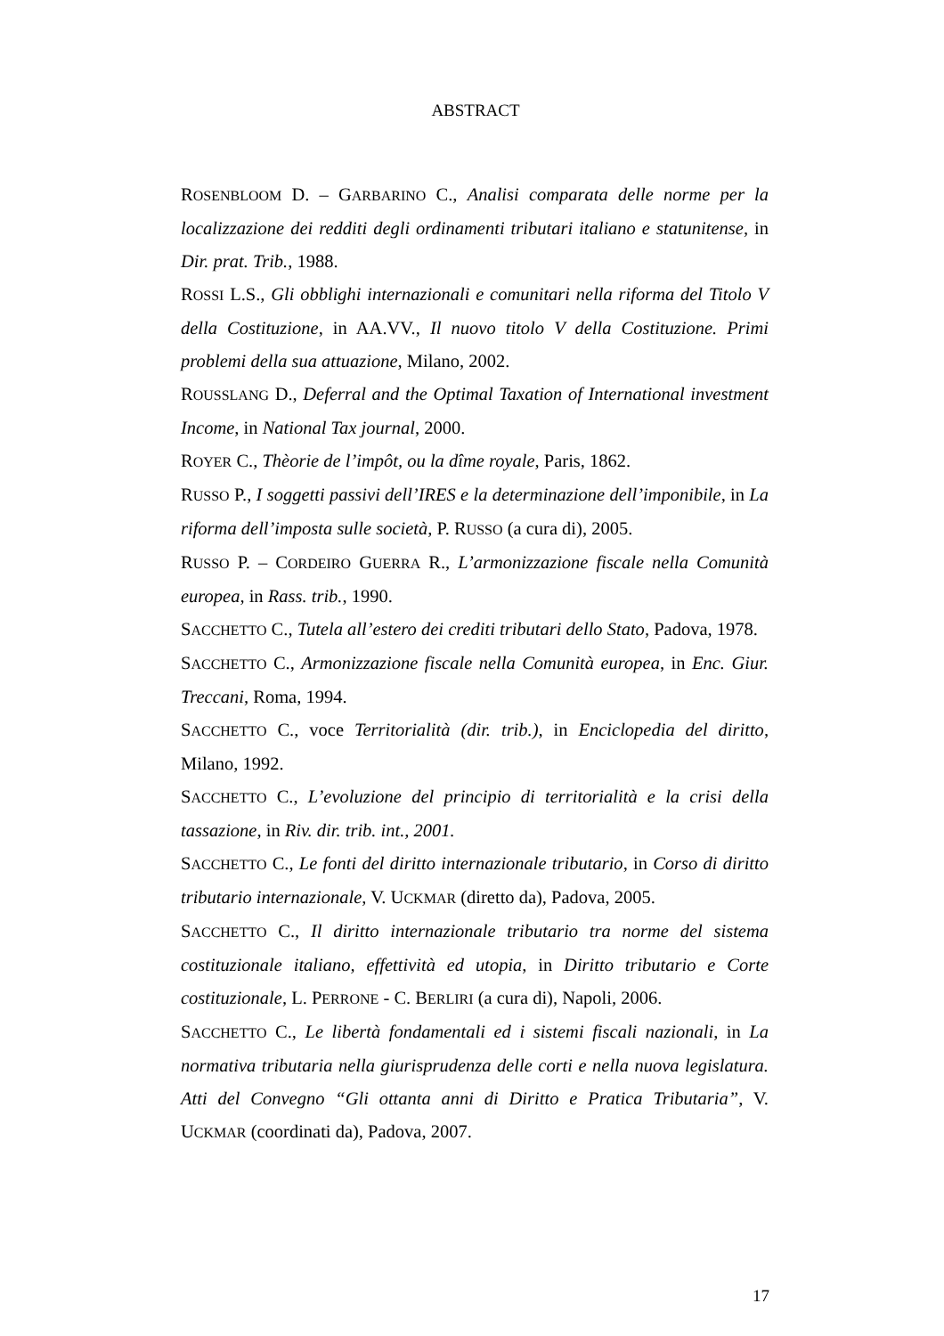ABSTRACT
ROSENBLOOM D. – GARBARINO C., Analisi comparata delle norme per la localizzazione dei redditi degli ordinamenti tributari italiano e statunitense, in Dir. prat. Trib., 1988.
ROSSI L.S., Gli obblighi internazionali e comunitari nella riforma del Titolo V della Costituzione, in AA.VV., Il nuovo titolo V della Costituzione. Primi problemi della sua attuazione, Milano, 2002.
ROUSSLANG D., Deferral and the Optimal Taxation of International investment Income, in National Tax journal, 2000.
ROYER C., Thèorie de l’impôt, ou la dîme royale, Paris, 1862.
RUSSO P., I soggetti passivi dell’IRES e la determinazione dell’imponibile, in La riforma dell’imposta sulle società, P. RUSSO (a cura di), 2005.
RUSSO P. – CORDEIRO GUERRA R., L’armonizzazione fiscale nella Comunità europea, in Rass. trib., 1990.
SACCHETTO C., Tutela all’estero dei crediti tributari dello Stato, Padova, 1978.
SACCHETTO C., Armonizzazione fiscale nella Comunità europea, in Enc. Giur. Treccani, Roma, 1994.
SACCHETTO C., voce Territorialità (dir. trib.), in Enciclopedia del diritto, Milano, 1992.
SACCHETTO C., L’evoluzione del principio di territorialità e la crisi della tassazione, in Riv. dir. trib. int., 2001.
SACCHETTO C., Le fonti del diritto internazionale tributario, in Corso di diritto tributario internazionale, V. UCKMAR (diretto da), Padova, 2005.
SACCHETTO C., Il diritto internazionale tributario tra norme del sistema costituzionale italiano, effettività ed utopia, in Diritto tributario e Corte costituzionale, L. PERRONE - C. BERLIRI (a cura di), Napoli, 2006.
SACCHETTO C., Le libertà fondamentali ed i sistemi fiscali nazionali, in La normativa tributaria nella giurisprudenza delle corti e nella nuova legislatura. Atti del Convegno “Gli ottanta anni di Diritto e Pratica Tributaria”, V. UCKMAR (coordinati da), Padova, 2007.
17